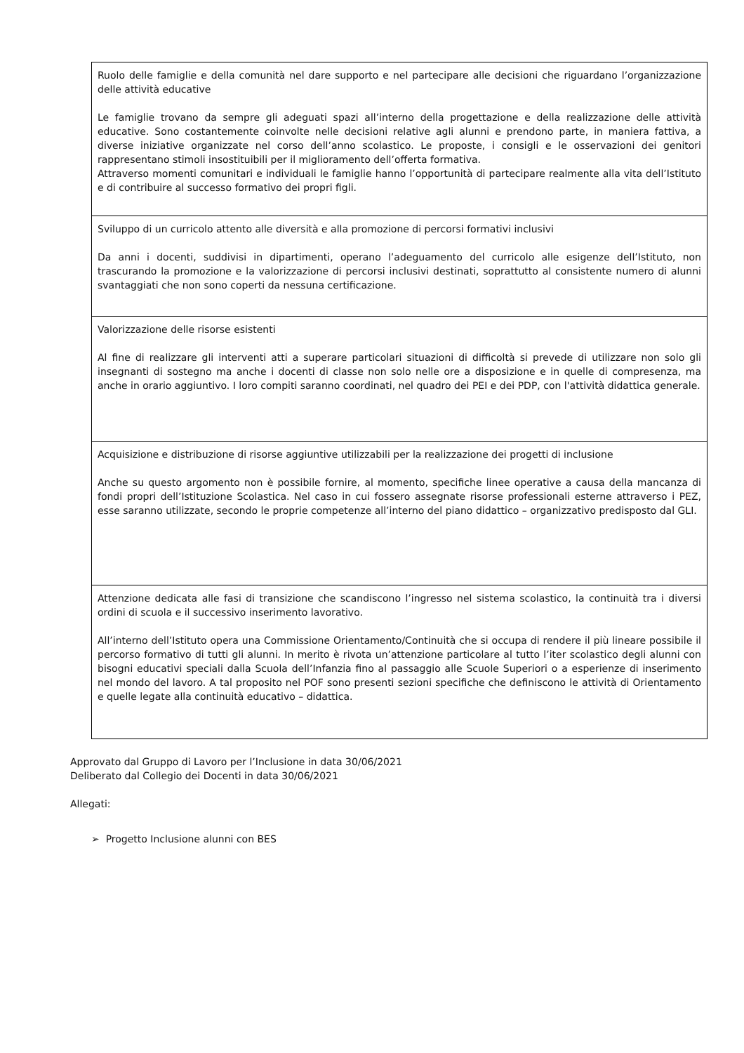| Ruolo delle famiglie e della comunità nel dare supporto e nel partecipare alle decisioni che riguardano l’organizzazione delle attività educative Le famiglie trovano da sempre gli adeguati spazi all’interno della progettazione e della realizzazione delle attività educative. Sono costantemente coinvolte nelle decisioni relative agli alunni e prendono parte, in maniera fattiva, a diverse iniziative organizzate nel corso dell’anno scolastico. Le proposte, i consigli e le osservazioni dei genitori rappresentano stimoli insostituibili per il miglioramento dell’offerta formativa. Attraverso momenti comunitari e individuali le famiglie hanno l’opportunità di partecipare realmente alla vita dell’Istituto e di contribuire al successo formativo dei propri figli. |
| Sviluppo di un curricolo attento alle diversità e alla promozione di percorsi formativi inclusivi Da anni i docenti, suddivisi in dipartimenti, operano l’adeguamento del curricolo alle esigenze dell’Istituto, non trascurando la promozione e la valorizzazione di percorsi inclusivi destinati, soprattutto al consistente numero di alunni svantaggiati che non sono coperti da nessuna certificazione. |
| Valorizzazione delle risorse esistenti Al fine di realizzare gli interventi atti a superare particolari situazioni di difficoltà si prevede di utilizzare non solo gli insegnanti di sostegno ma anche i docenti di classe non solo nelle ore a disposizione e in quelle di compresenza, ma anche in orario aggiuntivo. I loro compiti saranno coordinati, nel quadro dei PEI e dei PDP, con l'attività didattica generale. |
| Acquisizione e distribuzione di risorse aggiuntive utilizzabili per la realizzazione dei progetti di inclusione Anche su questo argomento non è possibile fornire, al momento, specifiche linee operative a causa della mancanza di fondi propri dell’Istituzione Scolastica. Nel caso in cui fossero assegnate risorse professionali esterne attraverso i PEZ, esse saranno utilizzate, secondo le proprie competenze all’interno del piano didattico – organizzativo predisposto dal GLI. |
| Attenzione dedicata alle fasi di transizione che scandiscono l’ingresso nel sistema scolastico, la continuità tra i diversi ordini di scuola e il successivo inserimento lavorativo. All’interno dell’Istituto opera una Commissione Orientamento/Continuità che si occupa di rendere il più lineare possibile il percorso formativo di tutti gli alunni. In merito è rivota un’attenzione particolare al tutto l’iter scolastico degli alunni con bisogni educativi speciali dalla Scuola dell’Infanzia fino al passaggio alle Scuole Superiori o a esperienze di inserimento nel mondo del lavoro. A tal proposito nel POF sono presenti sezioni specifiche che definiscono le attività di Orientamento e quelle legate alla continuità educativo – didattica. |
Approvato dal Gruppo di Lavoro per l’Inclusione in data 30/06/2021
Deliberato dal Collegio dei Docenti in data 30/06/2021
Allegati:
➢ Progetto Inclusione alunni con BES